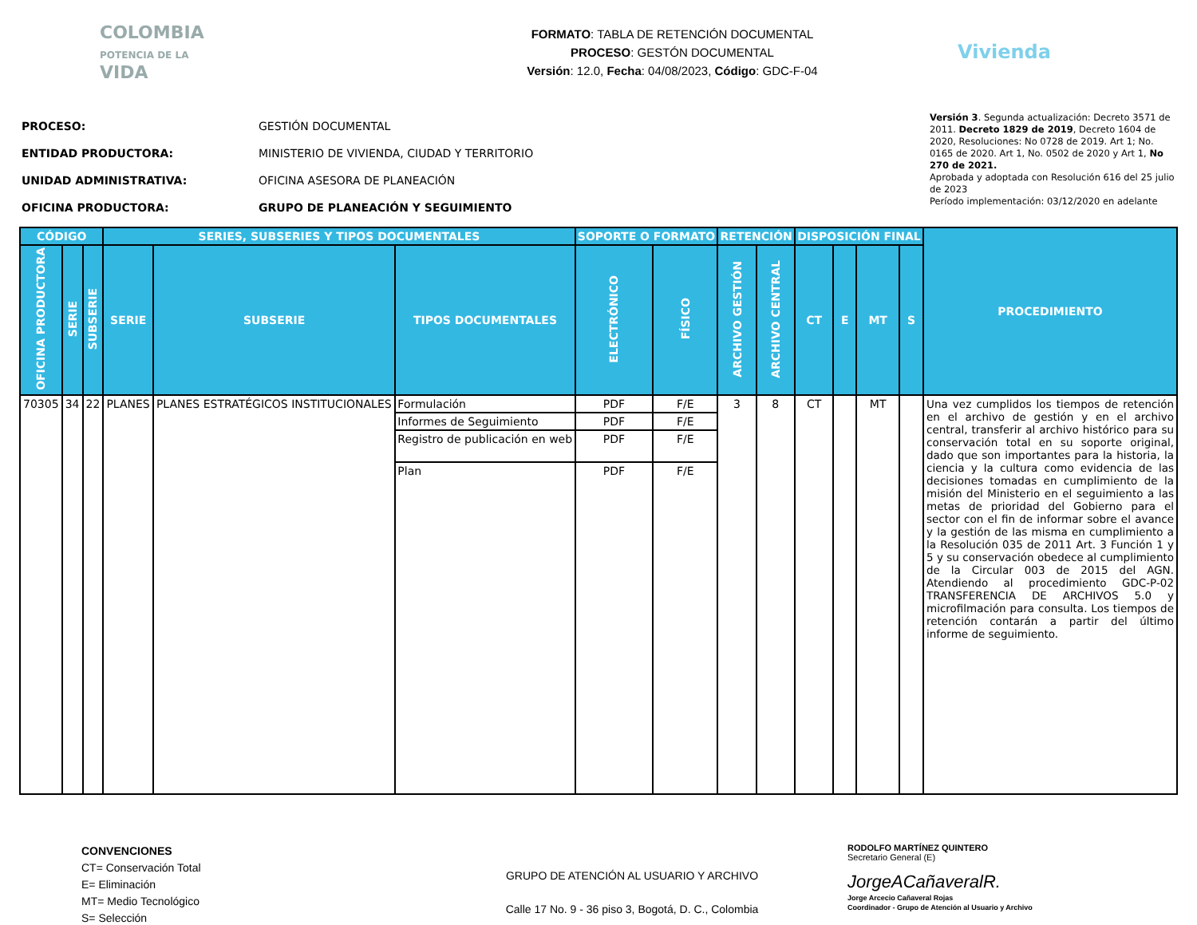COLOMBIA
POTENCIA DE LA
VIDA
FORMATO: TABLA DE RETENCIÓN DOCUMENTAL
PROCESO: GESTÓN DOCUMENTAL
Versión: 12.0, Fecha: 04/08/2023, Código: GDC-F-04
Vivienda
| PROCESO: | GESTIÓN DOCUMENTAL |
| ENTIDAD PRODUCTORA: | MINISTERIO DE VIVIENDA, CIUDAD Y TERRITORIO |
| UNIDAD ADMINISTRATIVA: | OFICINA ASESORA DE PLANEACIÓN |
| OFICINA PRODUCTORA: | GRUPO DE PLANEACIÓN Y SEGUIMIENTO |
Versión 3. Segunda actualización: Decreto 3571 de 2011. Decreto 1829 de 2019, Decreto 1604 de 2020, Resoluciones: No 0728 de 2019. Art 1; No. 0165 de 2020. Art 1, No. 0502 de 2020 y Art 1, No 270 de 2021.
Aprobada y adoptada con Resolución 616 del 25 julio de 2023
Período implementación: 03/12/2020 en adelante
| CÓDIGO | | | SERIES, SUBSERIES Y TIPOS DOCUMENTALES | | | SOPORTE O FORMATO | | RETENCIÓN | | DISPOSICIÓN FINAL | | | | PROCEDIMIENTO |
| --- | --- | --- | --- | --- | --- | --- | --- | --- | --- | --- | --- | --- | --- | --- |
| OFICINA PRODUCTORA | SERIE | SUBSERIE | SERIE | SUBSERIE | TIPOS DOCUMENTALES | ELECTRÓNICO | FÍSICO | ARCHIVO GESTIÓN | ARCHIVO CENTRAL | CT | E | MT | S | |
| 70305 | 34 | 22 | PLANES | PLANES ESTRATÉGICOS INSTITUCIONALES | Formulación Informes de Seguimiento Registro de publicación en web Plan | PDF PDF PDF PDF | F/E F/E F/E F/E | 3 | 8 | CT | | MT | | Una vez cumplidos los tiempos de retención en el archivo de gestión y en el archivo central, transferir al archivo histórico para su conservación total en su soporte original, dado que son importantes para la historia, la ciencia y la cultura como evidencia de las decisiones tomadas en cumplimiento de la misión del Ministerio en el seguimiento a las metas de prioridad del Gobierno para el sector con el fin de informar sobre el avance y la gestión de las misma en cumplimiento a la Resolución 035 de 2011 Art. 3 Función 1 y 5 y su conservación obedece al cumplimiento de la Circular 003 de 2015 del AGN. Atendiendo al procedimiento GDC-P-02 TRANSFERENCIA DE ARCHIVOS 5.0 y microfilmación para consulta. Los tiempos de retención contarán a partir del último informe de seguimiento. |
CONVENCIONES
CT= Conservación Total
E= Eliminación
MT= Medio Tecnológico
S= Selección
GRUPO DE ATENCIÓN AL USUARIO Y ARCHIVO
Calle 17 No. 9 - 36 piso 3, Bogotá, D. C., Colombia
RODOLFO MARTÍNEZ QUINTERO
Secretario General (E)
JorgeACañaveralR.
Jorge Arcecio Cañaveral Rojas
Coordinador - Grupo de Atención al Usuario y Archivo